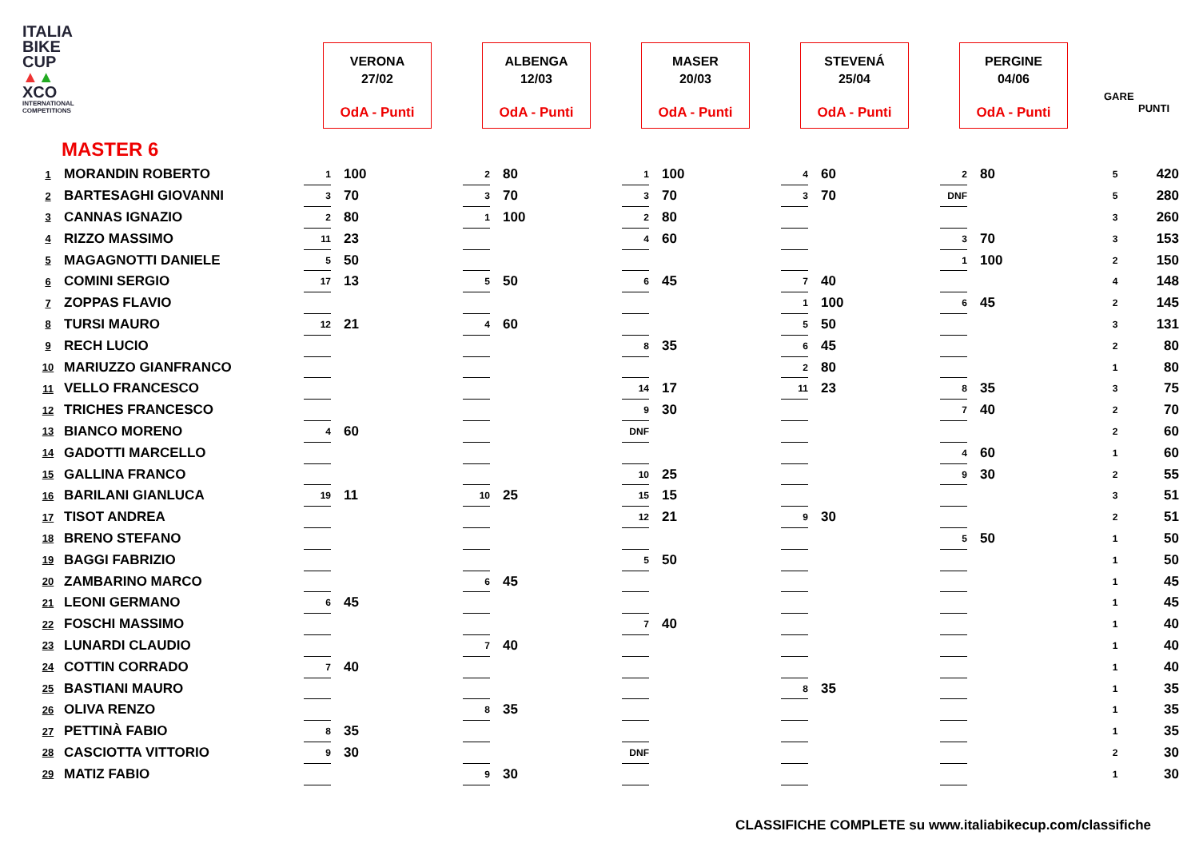ITALIA
BIKE
CUP
▲▲
XCO
INTERNATIONAL COMPETITIONS
VERONA
27/02
OdA - Punti
ALBENGA
12/03
OdA - Punti
MASER
20/03
OdA - Punti
STEVENÁ
25/04
OdA - Punti
PERGINE
04/06
OdA - Punti
GARE
PUNTI
MASTER 6
| 1 | MORANDIN ROBERTO | 1 | | 100 | 2 | | 80 | 1 | | 100 | 4 | | 60 | 2 | | 80 | 5 | 420 |
| 2 | BARTESAGHI GIOVANNI | 3 | | 70 | 3 | | 70 | 3 | | 70 | 3 | | 70 | DNF | | | 5 | 280 |
| 3 | CANNAS IGNAZIO | 2 | | 80 | 1 | | 100 | 2 | | 80 | | | | | | | 3 | 260 |
| 4 | RIZZO MASSIMO | 11 | | 23 | | | | 4 | | 60 | | | | 3 | | 70 | 3 | 153 |
| 5 | MAGAGNOTTI DANIELE | 5 | | 50 | | | | | | | | | | 1 | | 100 | 2 | 150 |
| 6 | COMINI SERGIO | 17 | | 13 | 5 | | 50 | 6 | | 45 | 7 | | 40 | | | | 4 | 148 |
| 7 | ZOPPAS FLAVIO | | | | | | | | | | 1 | | 100 | 6 | | 45 | 2 | 145 |
| 8 | TURSI MAURO | 12 | | 21 | 4 | | 60 | | | | 5 | | 50 | | | | 3 | 131 |
| 9 | RECH LUCIO | | | | | | | 8 | | 35 | 6 | | 45 | | | | 2 | 80 |
| 10 | MARIUZZO GIANFRANCO | | | | | | | | | | 2 | | 80 | | | | 1 | 80 |
| 11 | VELLO FRANCESCO | | | | | | | 14 | | 17 | 11 | | 23 | 8 | | 35 | 3 | 75 |
| 12 | TRICHES FRANCESCO | | | | | | | 9 | | 30 | | | | 7 | | 40 | 2 | 70 |
| 13 | BIANCO MORENO | 4 | | 60 | | | | DNF | | | | | | | | | 2 | 60 |
| 14 | GADOTTI MARCELLO | | | | | | | | | | | | | 4 | | 60 | 1 | 60 |
| 15 | GALLINA FRANCO | | | | | | | 10 | | 25 | | | | 9 | | 30 | 2 | 55 |
| 16 | BARILANI GIANLUCA | 19 | | 11 | 10 | | 25 | 15 | | 15 | | | | | | | 3 | 51 |
| 17 | TISOT ANDREA | | | | | | | 12 | | 21 | 9 | | 30 | | | | 2 | 51 |
| 18 | BRENO STEFANO | | | | | | | | | | | | | 5 | | 50 | 1 | 50 |
| 19 | BAGGI FABRIZIO | | | | | | | 5 | | 50 | | | | | | | 1 | 50 |
| 20 | ZAMBARINO MARCO | | | | 6 | | 45 | | | | | | | | | | 1 | 45 |
| 21 | LEONI GERMANO | 6 | | 45 | | | | | | | | | | | | | 1 | 45 |
| 22 | FOSCHI MASSIMO | | | | | | | 7 | | 40 | | | | | | | 1 | 40 |
| 23 | LUNARDI CLAUDIO | | | | 7 | | 40 | | | | | | | | | | 1 | 40 |
| 24 | COTTIN CORRADO | 7 | | 40 | | | | | | | | | | | | | 1 | 40 |
| 25 | BASTIANI MAURO | | | | | | | | | | 8 | | 35 | | | | 1 | 35 |
| 26 | OLIVA RENZO | | | | 8 | | 35 | | | | | | | | | | 1 | 35 |
| 27 | PETTINÀ FABIO | 8 | | 35 | | | | | | | | | | | | | 1 | 35 |
| 28 | CASCIOTTA VITTORIO | 9 | | 30 | | | | DNF | | | | | | | | | 2 | 30 |
| 29 | MATIZ FABIO | | | | 9 | | 30 | | | | | | | | | | 1 | 30 |
CLASSIFICHE COMPLETE su www.italiabikecup.com/classifiche